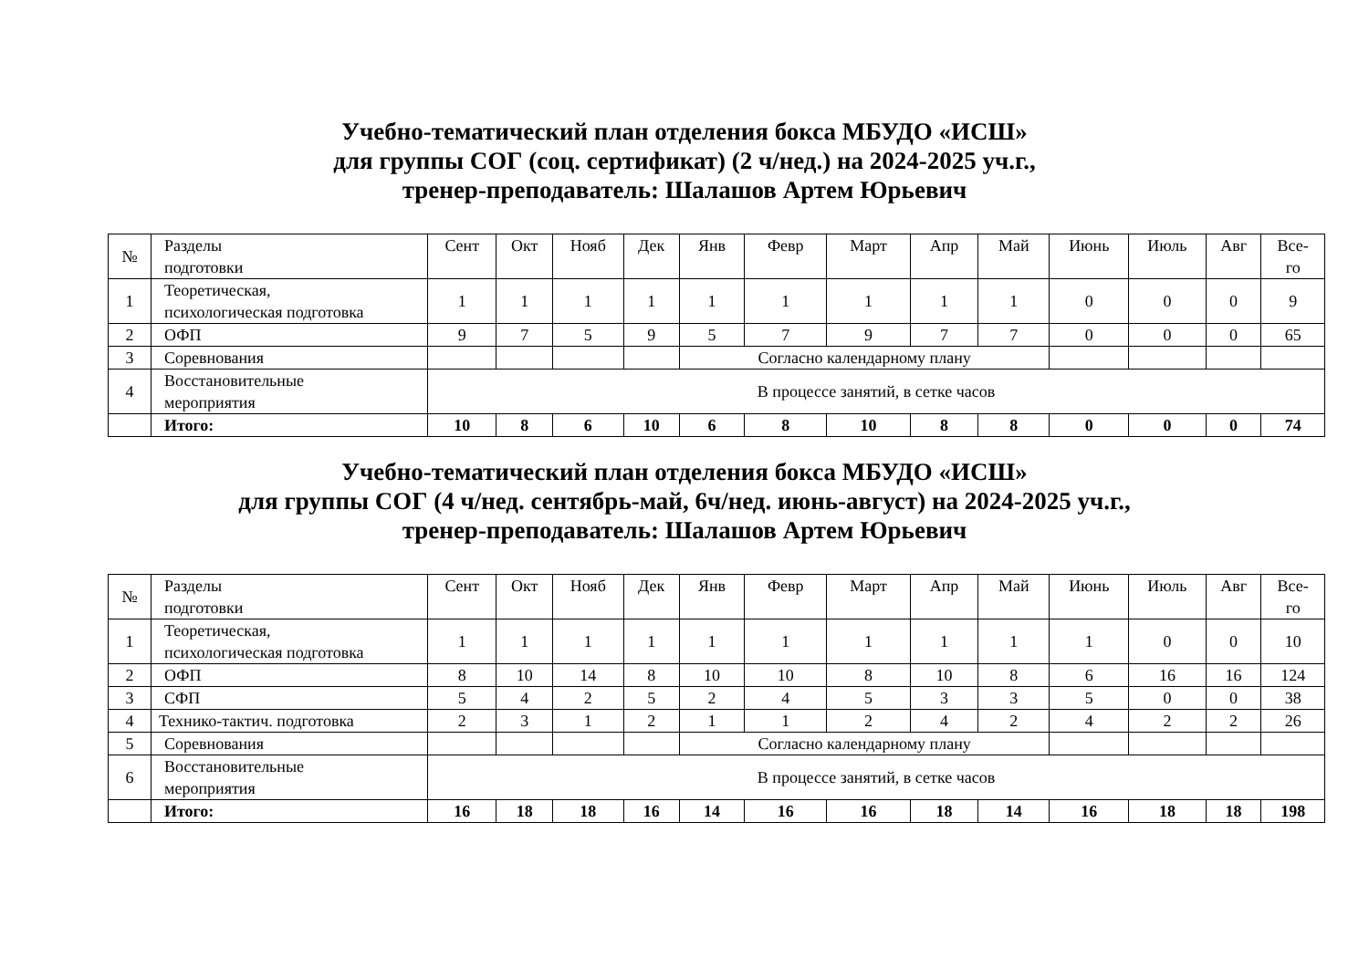Учебно-тематический план отделения бокса МБУДО «ИСШ»
для группы СОГ (соц. сертификат) (2 ч/нед.) на 2024-2025 уч.г.,
тренер-преподаватель: Шалашов Артем Юрьевич
| № | Разделы подготовки | Сент | Окт | Нояб | Дек | Янв | Февр | Март | Апр | Май | Июнь | Июль | Авг | Все- го |
| 1 | Теоретическая, психологическая подготовка | 1 | 1 | 1 | 1 | 1 | 1 | 1 | 1 | 1 | 0 | 0 | 0 | 9 |
| 2 | ОФП | 9 | 7 | 5 | 9 | 5 | 7 | 9 | 7 | 7 | 0 | 0 | 0 | 65 |
| 3 | Соревнования | | | | | Согласно календарному плану | | | | | | | | |
| 4 | Восстановительные мероприятия | В процессе занятий, в сетке часов | | | | | | | | | | | | |
| | Итого: | 10 | 8 | 6 | 10 | 6 | 8 | 10 | 8 | 8 | 0 | 0 | 0 | 74 |
Учебно-тематический план отделения бокса МБУДО «ИСШ»
для группы СОГ (4 ч/нед. сентябрь-май, 6ч/нед. июнь-август) на 2024-2025 уч.г.,
тренер-преподаватель: Шалашов Артем Юрьевич
| № | Разделы подготовки | Сент | Окт | Нояб | Дек | Янв | Февр | Март | Апр | Май | Июнь | Июль | Авг | Все- го |
| 1 | Теоретическая, психологическая подготовка | 1 | 1 | 1 | 1 | 1 | 1 | 1 | 1 | 1 | 1 | 0 | 0 | 10 |
| 2 | ОФП | 8 | 10 | 14 | 8 | 10 | 10 | 8 | 10 | 8 | 6 | 16 | 16 | 124 |
| 3 | СФП | 5 | 4 | 2 | 5 | 2 | 4 | 5 | 3 | 3 | 5 | 0 | 0 | 38 |
| 4 | Технико-тактич. подготовка | 2 | 3 | 1 | 2 | 1 | 1 | 2 | 4 | 2 | 4 | 2 | 2 | 26 |
| 5 | Соревнования | | | | | Согласно календарному плану | | | | | | | | |
| 6 | Восстановительные мероприятия | В процессе занятий, в сетке часов | | | | | | | | | | | | |
| | Итого: | 16 | 18 | 18 | 16 | 14 | 16 | 16 | 18 | 14 | 16 | 18 | 18 | 198 |